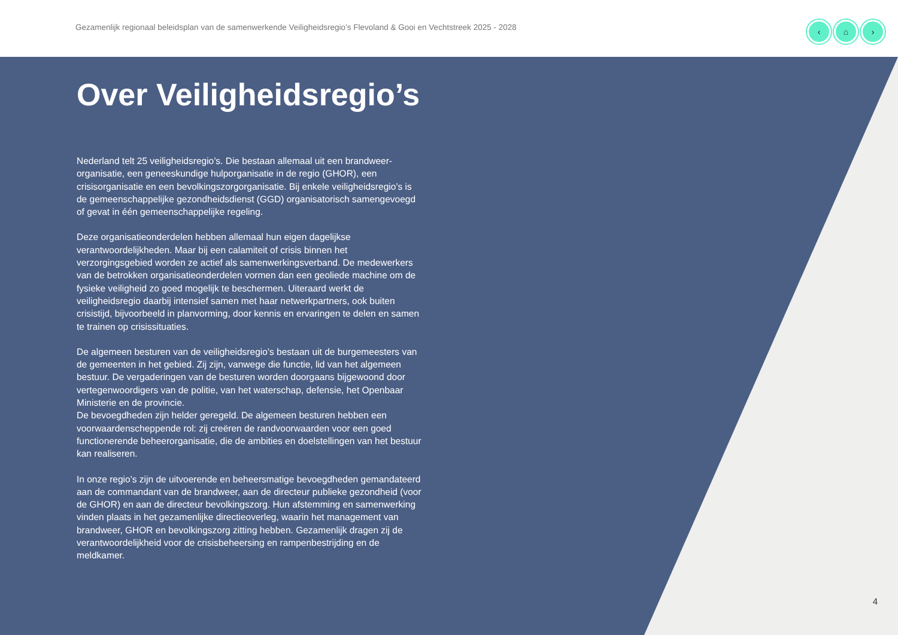Gezamenlijk regionaal beleidsplan van de samenwerkende Veiligheidsregio’s Flevoland & Gooi en Vechtstreek 2025 - 2028
‹ ⌂ ›
Over Veiligheidsregio’s
Nederland telt 25 veiligheidsregio’s. Die bestaan allemaal uit een brandweer-organisatie, een geneeskundige hulporganisatie in de regio (GHOR), een crisisorganisatie en een bevolkingszorgorganisatie. Bij enkele veiligheidsregio’s is de gemeenschappelijke gezondheidsdienst (GGD) organisatorisch samengevoegd of gevat in één gemeenschappelijke regeling.
Deze organisatieonderdelen hebben allemaal hun eigen dagelijkse verantwoordelijkheden. Maar bij een calamiteit of crisis binnen het verzorgingsgebied worden ze actief als samenwerkingsverband. De medewerkers van de betrokken organisatieonderdelen vormen dan een geoliede machine om de fysieke veiligheid zo goed mogelijk te beschermen. Uiteraard werkt de veiligheidsregio daarbij intensief samen met haar netwerkpartners, ook buiten crisistijd, bijvoorbeeld in planvorming, door kennis en ervaringen te delen en samen te trainen op crisissituaties.
De algemeen besturen van de veiligheidsregio’s bestaan uit de burgemeesters van de gemeenten in het gebied. Zij zijn, vanwege die functie, lid van het algemeen bestuur. De vergaderingen van de besturen worden doorgaans bijgewoond door vertegenwoordigers van de politie, van het waterschap, defensie, het Openbaar Ministerie en de provincie.
De bevoegdheden zijn helder geregeld. De algemeen besturen hebben een voorwaardenscheppende rol: zij creëren de randvoorwaarden voor een goed functionerende beheerorganisatie, die de ambities en doelstellingen van het bestuur kan realiseren.
In onze regio’s zijn de uitvoerende en beheersmatige bevoegdheden gemandateerd aan de commandant van de brandweer, aan de directeur publieke gezondheid (voor de GHOR) en aan de directeur bevolkingszorg. Hun afstemming en samenwerking vinden plaats in het gezamenlijke directieoverleg, waarin het management van brandweer, GHOR en bevolkingszorg zitting hebben. Gezamenlijk dragen zij de verantwoordelijkheid voor de crisisbeheersing en rampenbestrijding en de meldkamer.
4